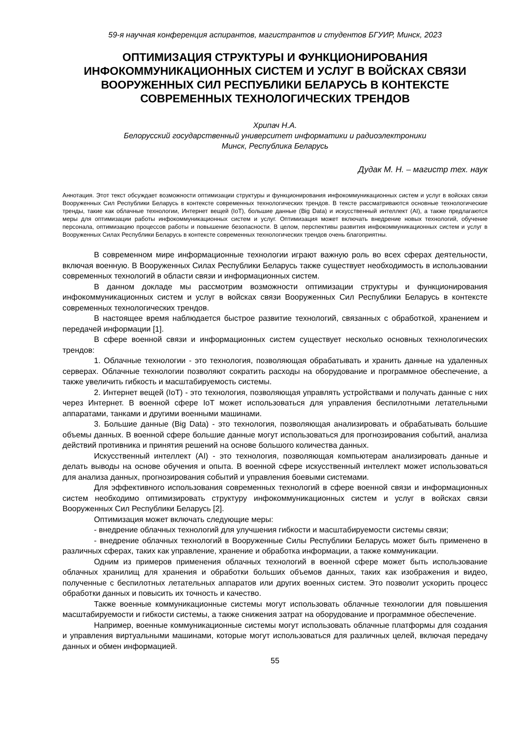59-я научная конференция аспирантов, магистрантов и студентов БГУИР, Минск, 2023
ОПТИМИЗАЦИЯ СТРУКТУРЫ И ФУНКЦИОНИРОВАНИЯ ИНФОКОММУНИКАЦИОННЫХ СИСТЕМ И УСЛУГ В ВОЙСКАХ СВЯЗИ ВООРУЖЕННЫХ СИЛ РЕСПУБЛИКИ БЕЛАРУСЬ В КОНТЕКСТЕ СОВРЕМЕННЫХ ТЕХНОЛОГИЧЕСКИХ ТРЕНДОВ
Хрипач Н.А.
Белорусский государственный университет информатики и радиоэлектроники
Минск, Республика Беларусь
Дудак М. Н. – магистр тех. наук
Аннотация. Этот текст обсуждает возможности оптимизации структуры и функционирования инфокоммуникационных систем и услуг в войсках связи Вооруженных Сил Республики Беларусь в контексте современных технологических трендов. В тексте рассматриваются основные технологические тренды, такие как облачные технологии, Интернет вещей (IoT), большие данные (Big Data) и искусственный интеллект (AI), а также предлагаются меры для оптимизации работы инфокоммуникационных систем и услуг. Оптимизация может включать внедрение новых технологий, обучение персонала, оптимизацию процессов работы и повышение безопасности. В целом, перспективы развития инфокоммуникационных систем и услуг в Вооруженных Силах Республики Беларусь в контексте современных технологических трендов очень благоприятны.
В современном мире информационные технологии играют важную роль во всех сферах деятельности, включая военную. В Вооруженных Силах Республики Беларусь также существует необходимость в использовании современных технологий в области связи и информационных систем.
В данном докладе мы рассмотрим возможности оптимизации структуры и функционирования инфокоммуникационных систем и услуг в войсках связи Вооруженных Сил Республики Беларусь в контексте современных технологических трендов.
В настоящее время наблюдается быстрое развитие технологий, связанных с обработкой, хранением и передачей информации [1].
В сфере военной связи и информационных систем существует несколько основных технологических трендов:
1. Облачные технологии - это технология, позволяющая обрабатывать и хранить данные на удаленных серверах. Облачные технологии позволяют сократить расходы на оборудование и программное обеспечение, а также увеличить гибкость и масштабируемость системы.
2. Интернет вещей (IoT) - это технология, позволяющая управлять устройствами и получать данные с них через Интернет. В военной сфере IoT может использоваться для управления беспилотными летательными аппаратами, танками и другими военными машинами.
3. Большие данные (Big Data) - это технология, позволяющая анализировать и обрабатывать большие объемы данных. В военной сфере большие данные могут использоваться для прогнозирования событий, анализа действий противника и принятия решений на основе большого количества данных.
Искусственный интеллект (AI) - это технология, позволяющая компьютерам анализировать данные и делать выводы на основе обучения и опыта. В военной сфере искусственный интеллект может использоваться для анализа данных, прогнозирования событий и управления боевыми системами.
Для эффективного использования современных технологий в сфере военной связи и информационных систем необходимо оптимизировать структуру инфокоммуникационных систем и услуг в войсках связи Вооруженных Сил Республики Беларусь [2].
Оптимизация может включать следующие меры:
- внедрение облачных технологий для улучшения гибкости и масштабируемости системы связи;
- внедрение облачных технологий в Вооруженные Силы Республики Беларусь может быть применено в различных сферах, таких как управление, хранение и обработка информации, а также коммуникации.
Одним из примеров применения облачных технологий в военной сфере может быть использование облачных хранилищ для хранения и обработки больших объемов данных, таких как изображения и видео, полученные с беспилотных летательных аппаратов или других военных систем. Это позволит ускорить процесс обработки данных и повысить их точность и качество.
Также военные коммуникационные системы могут использовать облачные технологии для повышения масштабируемости и гибкости системы, а также снижения затрат на оборудование и программное обеспечение.
Например, военные коммуникационные системы могут использовать облачные платформы для создания и управления виртуальными машинами, которые могут использоваться для различных целей, включая передачу данных и обмен информацией.
55